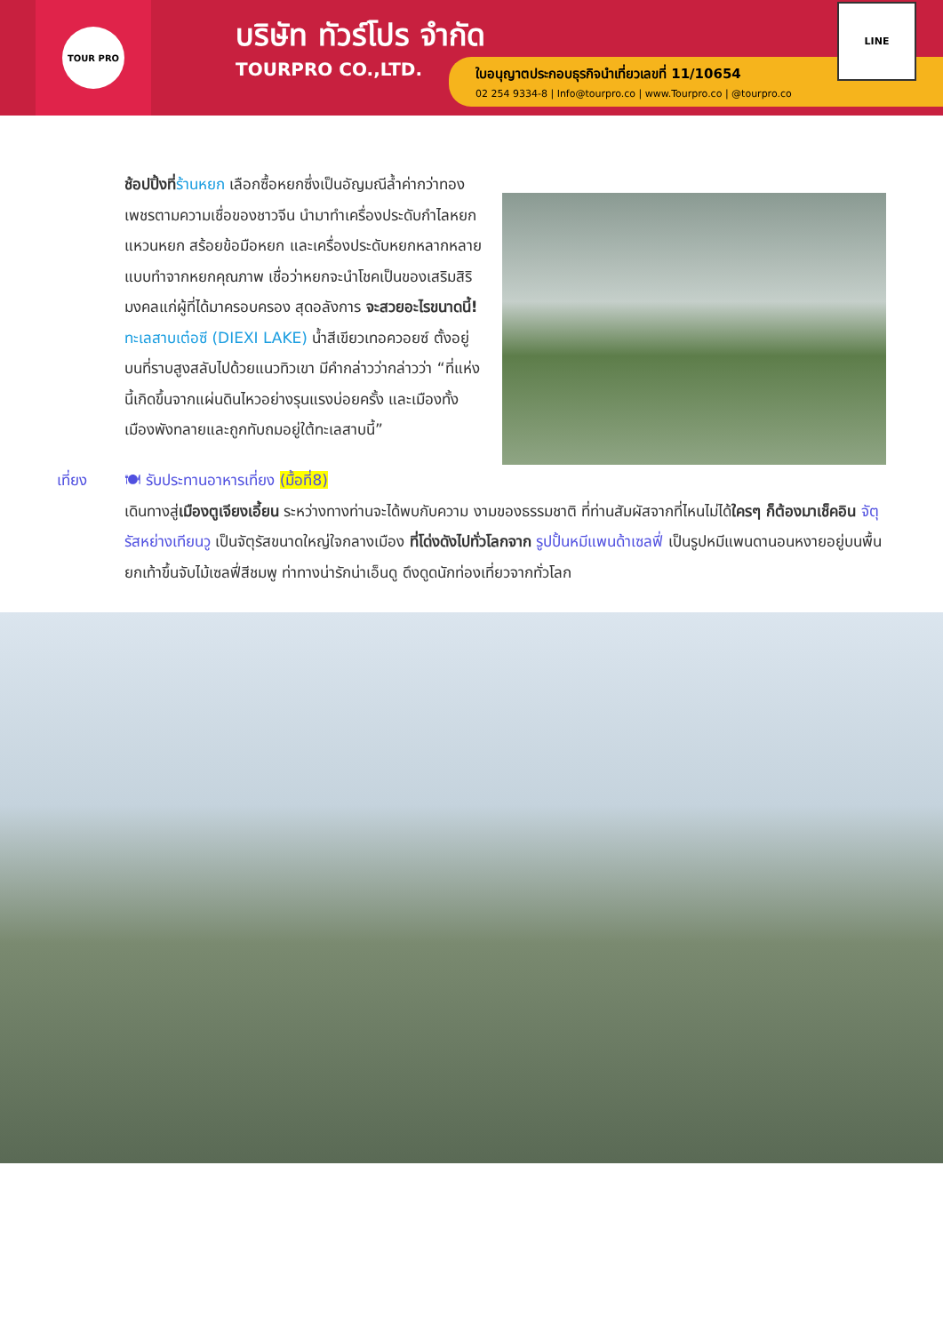TOUR PRO
บริษัท ทัวร์โปร จำกัด
TOURPRO CO.,LTD.
ใบอนุญาตประกอบธุรกิจนำเที่ยวเลขที่ 11/10654
02 254 9334-8 | Info@tourpro.co | www.Tourpro.co | @tourpro.co
LINE
ช้อปปิ้งที่ร้านหยก เลือกซื้อหยกซึ่งเป็นอัญมณีล้ำค่ากว่าทองเพชรตามความเชื่อของชาวจีน นำมาทำเครื่องประดับกำไลหยก แหวนหยก สร้อยข้อมือหยก และเครื่องประดับหยกหลากหลายแบบทำจากหยกคุณภาพ เชื่อว่าหยกจะนำโชคเป็นของเสริมสิริมงคลแก่ผู้ที่ได้มาครอบครอง สุดอลังการ จะสวยอะไรขนาดนี้! ทะเลสาบเต๋อซี (DIEXI LAKE) น้ำสีเขียวเทอควอยซ์ ตั้งอยู่บนที่ราบสูงสลับไปด้วยแนวทิวเขา มีคำกล่าวว่ากล่าวว่า “ที่แห่งนี้เกิดขึ้นจากแผ่นดินไหวอย่างรุนแรงบ่อยครั้ง และเมืองทั้งเมืองพังทลายและถูกทับถมอยู่ใต้ทะเลสาบนี้”
เที่ยง 🍽 รับประทานอาหารเที่ยง (มื้อที่8)
เดินทางสู่เมืองตูเจียงเอี้ยน ระหว่างทางท่านจะได้พบกับความ งามของธรรมชาติ ที่ท่านสัมผัสจากที่ไหนไม่ได้ใครๆ ก็ต้องมาเช็คอิน จัตุรัสหย่างเทียนวู เป็นจัตุรัสขนาดใหญ่ใจกลางเมือง ที่โด่งดังไปทั่วโลกจาก รูปปั้นหมีแพนด้าเซลฟี่ เป็นรูปหมีแพนดานอนหงายอยู่บนพื้น ยกเท้าขึ้นจับไม้เซลฟี่สีชมพู ท่าทางน่ารักน่าเอ็นดู ดึงดูดนักท่องเที่ยวจากทั่วโลก